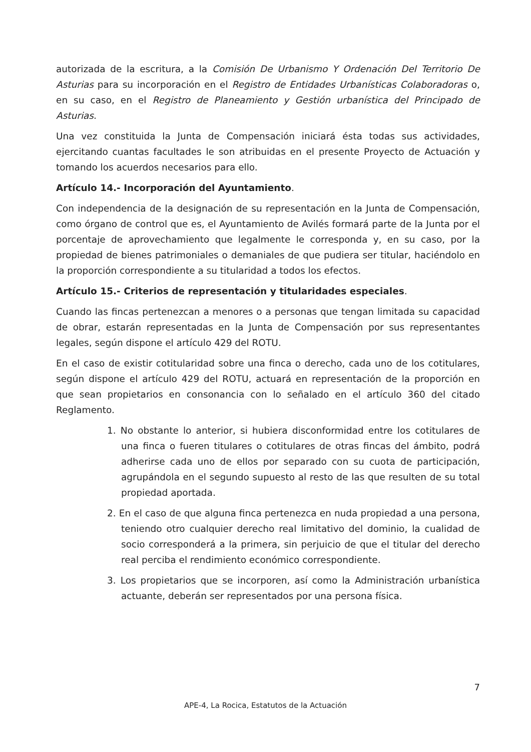autorizada de la escritura, a la Comisión De Urbanismo Y Ordenación Del Territorio De Asturias para su incorporación en el Registro de Entidades Urbanísticas Colaboradoras o, en su caso, en el Registro de Planeamiento y Gestión urbanística del Principado de Asturias.
Una vez constituida la Junta de Compensación iniciará ésta todas sus actividades, ejercitando cuantas facultades le son atribuidas en el presente Proyecto de Actuación y tomando los acuerdos necesarios para ello.
Artículo 14.- Incorporación del Ayuntamiento.
Con independencia de la designación de su representación en la Junta de Compensación, como órgano de control que es, el Ayuntamiento de Avilés formará parte de la Junta por el porcentaje de aprovechamiento que legalmente le corresponda y, en su caso, por la propiedad de bienes patrimoniales o demaniales de que pudiera ser titular, haciéndolo en la proporción correspondiente a su titularidad a todos los efectos.
Artículo 15.- Criterios de representación y titularidades especiales.
Cuando las fincas pertenezcan a menores o a personas que tengan limitada su capacidad de obrar, estarán representadas en la Junta de Compensación por sus representantes legales, según dispone el artículo 429 del ROTU.
En el caso de existir cotitularidad sobre una finca o derecho, cada uno de los cotitulares, según dispone el artículo 429 del ROTU, actuará en representación de la proporción en que sean propietarios en consonancia con lo señalado en el artículo 360 del citado Reglamento.
1. No obstante lo anterior, si hubiera disconformidad entre los cotitulares de una finca o fueren titulares o cotitulares de otras fincas del ámbito, podrá adherirse cada uno de ellos por separado con su cuota de participación, agrupándola en el segundo supuesto al resto de las que resulten de su total propiedad aportada.
2. En el caso de que alguna finca pertenezca en nuda propiedad a una persona, teniendo otro cualquier derecho real limitativo del dominio, la cualidad de socio corresponderá a la primera, sin perjuicio de que el titular del derecho real perciba el rendimiento económico correspondiente.
3. Los propietarios que se incorporen, así como la Administración urbanística actuante, deberán ser representados por una persona física.
7
APE-4, La Rocica, Estatutos de la Actuación